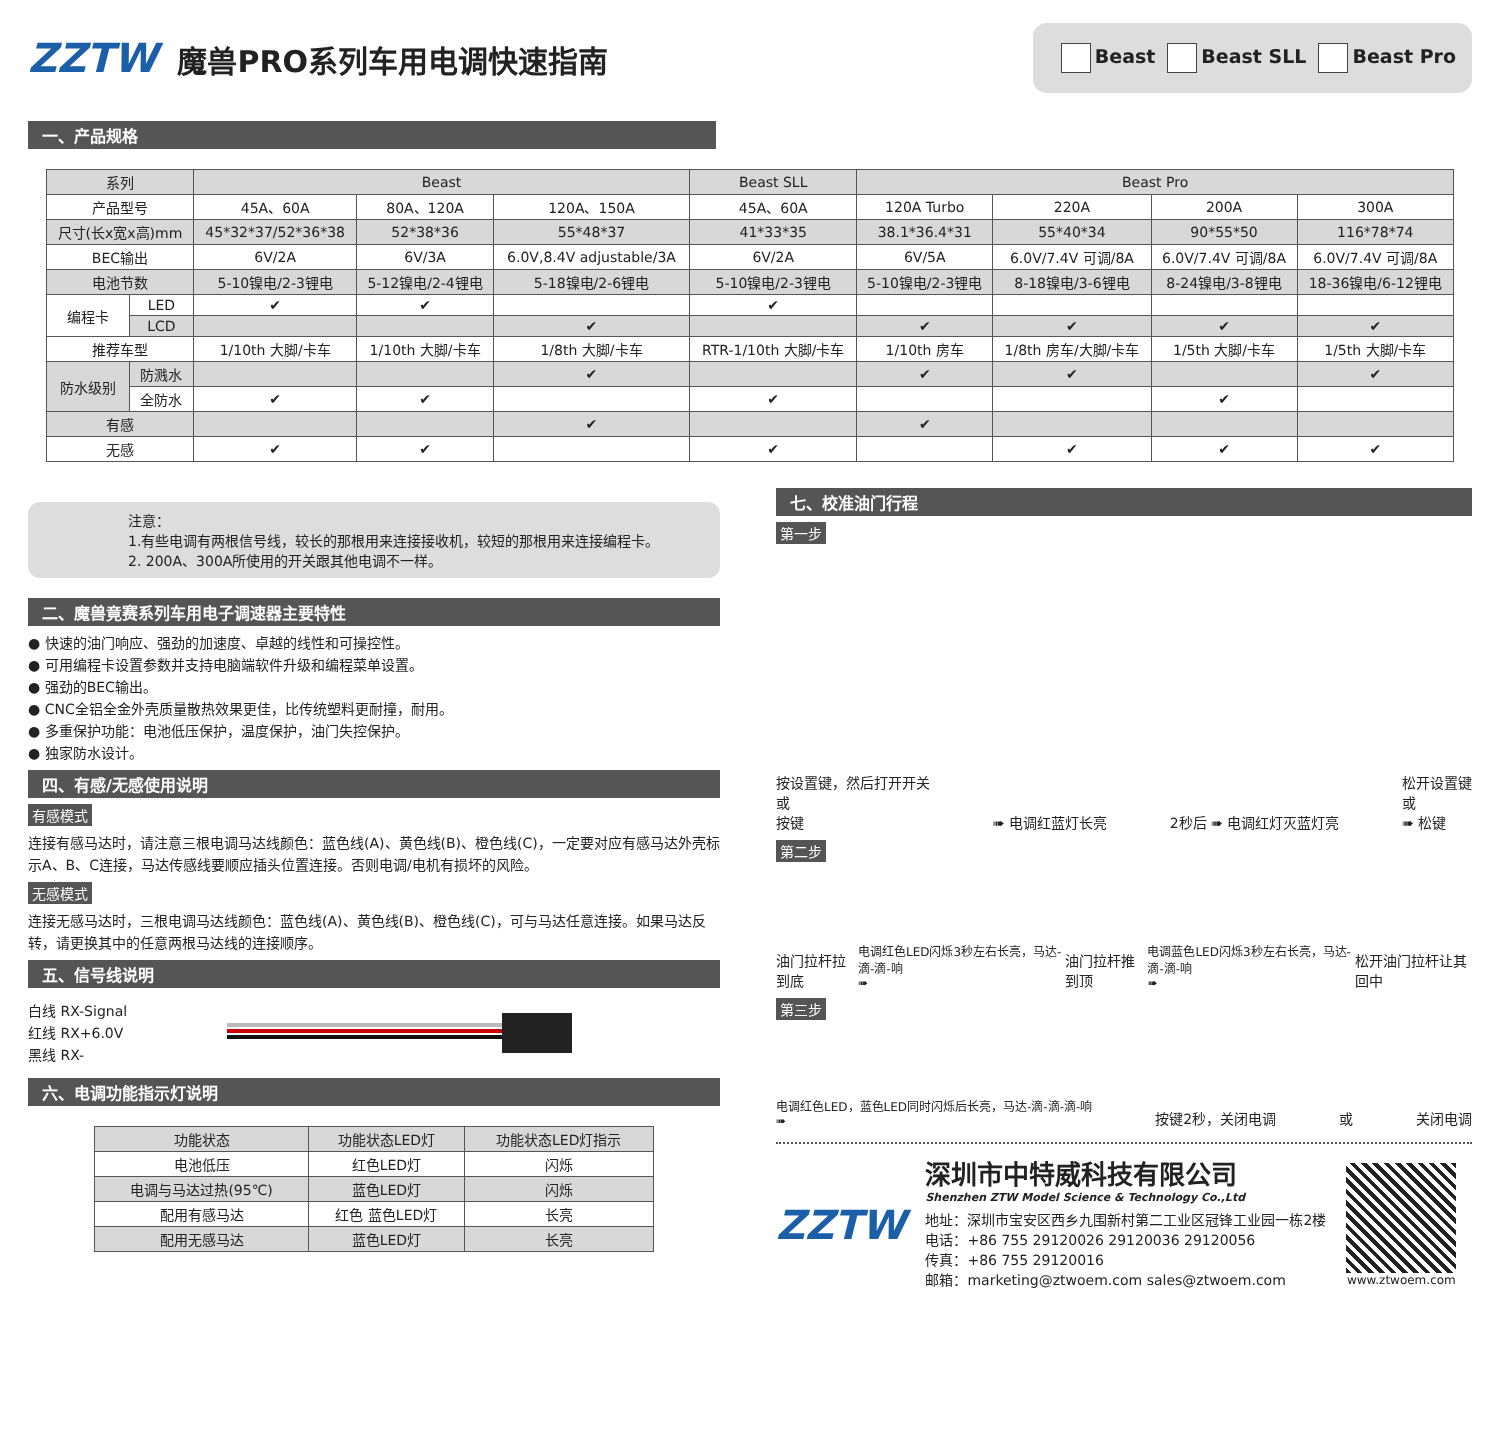ZZTW 魔兽PRO系列车用电调快速指南
Beast Beast SLL Beast Pro
一、产品规格
| 系列 | | Beast | | | Beast SLL | Beast Pro | | | |
| --- | --- | --- | --- | --- | --- | --- | --- | --- | --- |
| 产品型号 | | 45A、60A | 80A、120A | 120A、150A | 45A、60A | 120A Turbo | 220A | 200A | 300A |
| 尺寸(长x宽x高)mm | | 45*32*37/52*36*38 | 52*38*36 | 55*48*37 | 41*33*35 | 38.1*36.4*31 | 55*40*34 | 90*55*50 | 116*78*74 |
| BEC输出 | | 6V/2A | 6V/3A | 6.0V,8.4V adjustable/3A | 6V/2A | 6V/5A | 6.0V/7.4V 可调/8A | 6.0V/7.4V 可调/8A | 6.0V/7.4V 可调/8A |
| 电池节数 | | 5-10镍电/2-3锂电 | 5-12镍电/2-4锂电 | 5-18镍电/2-6锂电 | 5-10镍电/2-3锂电 | 5-10镍电/2-3锂电 | 8-18镍电/3-6锂电 | 8-24镍电/3-8锂电 | 18-36镍电/6-12锂电 |
| 编程卡 | LED | ✔ | ✔ | | ✔ | | | | |
| | LCD | | | ✔ | | ✔ | ✔ | ✔ | ✔ |
| 推荐车型 | | 1/10th 大脚/卡车 | 1/10th 大脚/卡车 | 1/8th 大脚/卡车 | RTR-1/10th 大脚/卡车 | 1/10th 房车 | 1/8th 房车/大脚/卡车 | 1/5th 大脚/卡车 | 1/5th 大脚/卡车 |
| 防水级别 | 防溅水 | | | ✔ | | ✔ | ✔ | | ✔ |
| | 全防水 | ✔ | ✔ | | ✔ | | | ✔ | |
| 有感 | | | | ✔ | | ✔ | | | |
| 无感 | | ✔ | ✔ | | ✔ | | ✔ | ✔ | ✔ |
注意：
1.有些电调有两根信号线，较长的那根用来连接接收机，较短的那根用来连接编程卡。
2. 200A、300A所使用的开关跟其他电调不一样。
二、魔兽竟赛系列车用电子调速器主要特性
● 快速的油门响应、强劲的加速度、卓越的线性和可操控性。
● 可用编程卡设置参数并支持电脑端软件升级和编程菜单设置。
● 强劲的BEC输出。
● CNC全铝全金外壳质量散热效果更佳，比传统塑料更耐撞，耐用。
● 多重保护功能：电池低压保护，温度保护，油门失控保护。
● 独家防水设计。
四、有感/无感使用说明
有感模式
连接有感马达时，请注意三根电调马达线颜色：蓝色线(A)、黄色线(B)、橙色线(C)，一定要对应有感马达外壳标示A、B、C连接，马达传感线要顺应插头位置连接。否则电调/电机有损坏的风险。
无感模式
连接无感马达时，三根电调马达线颜色：蓝色线(A)、黄色线(B)、橙色线(C)，可与马达任意连接。如果马达反转，请更换其中的任意两根马达线的连接顺序。
五、信号线说明
白线 RX-Signal
红线 RX+6.0V
黑线 RX-
六、电调功能指示灯说明
| 功能状态 | 功能状态LED灯 | 功能状态LED灯指示 |
| --- | --- | --- |
| 电池低压 | 红色LED灯 | 闪烁 |
| 电调与马达过热(95℃) | 蓝色LED灯 | 闪烁 |
| 配用有感马达 | 红色 蓝色LED灯 | 长亮 |
| 配用无感马达 | 蓝色LED灯 | 长亮 |
七、校准油门行程
第一步
按设置键，然后打开开关
或
按键 ➠ 电调红蓝灯长亮 2秒后 ➠ 电调红灯灭蓝灯亮 松开设置键
或
➠ 松键
第二步
油门拉杆拉到底 电调红色LED闪烁3秒左右长亮，马达-滴-滴-响
➠ 油门拉杆推到顶 电调蓝色LED闪烁3秒左右长亮，马达-滴-滴-响
➠ 松开油门拉杆让其回中
第三步
电调红色LED，蓝色LED同时闪烁后长亮，马达-滴-滴-滴-响
➠ 按键2秒，关闭电调 或 关闭电调
ZZTW
深圳市中特威科技有限公司
Shenzhen ZTW Model Science & Technology Co.,Ltd
地址：深圳市宝安区西乡九围新村第二工业区冠锋工业园一栋2楼
电话：+86 755 29120026 29120036 29120056
传真：+86 755 29120016
邮箱：marketing@ztwoem.com sales@ztwoem.com
www.ztwoem.com